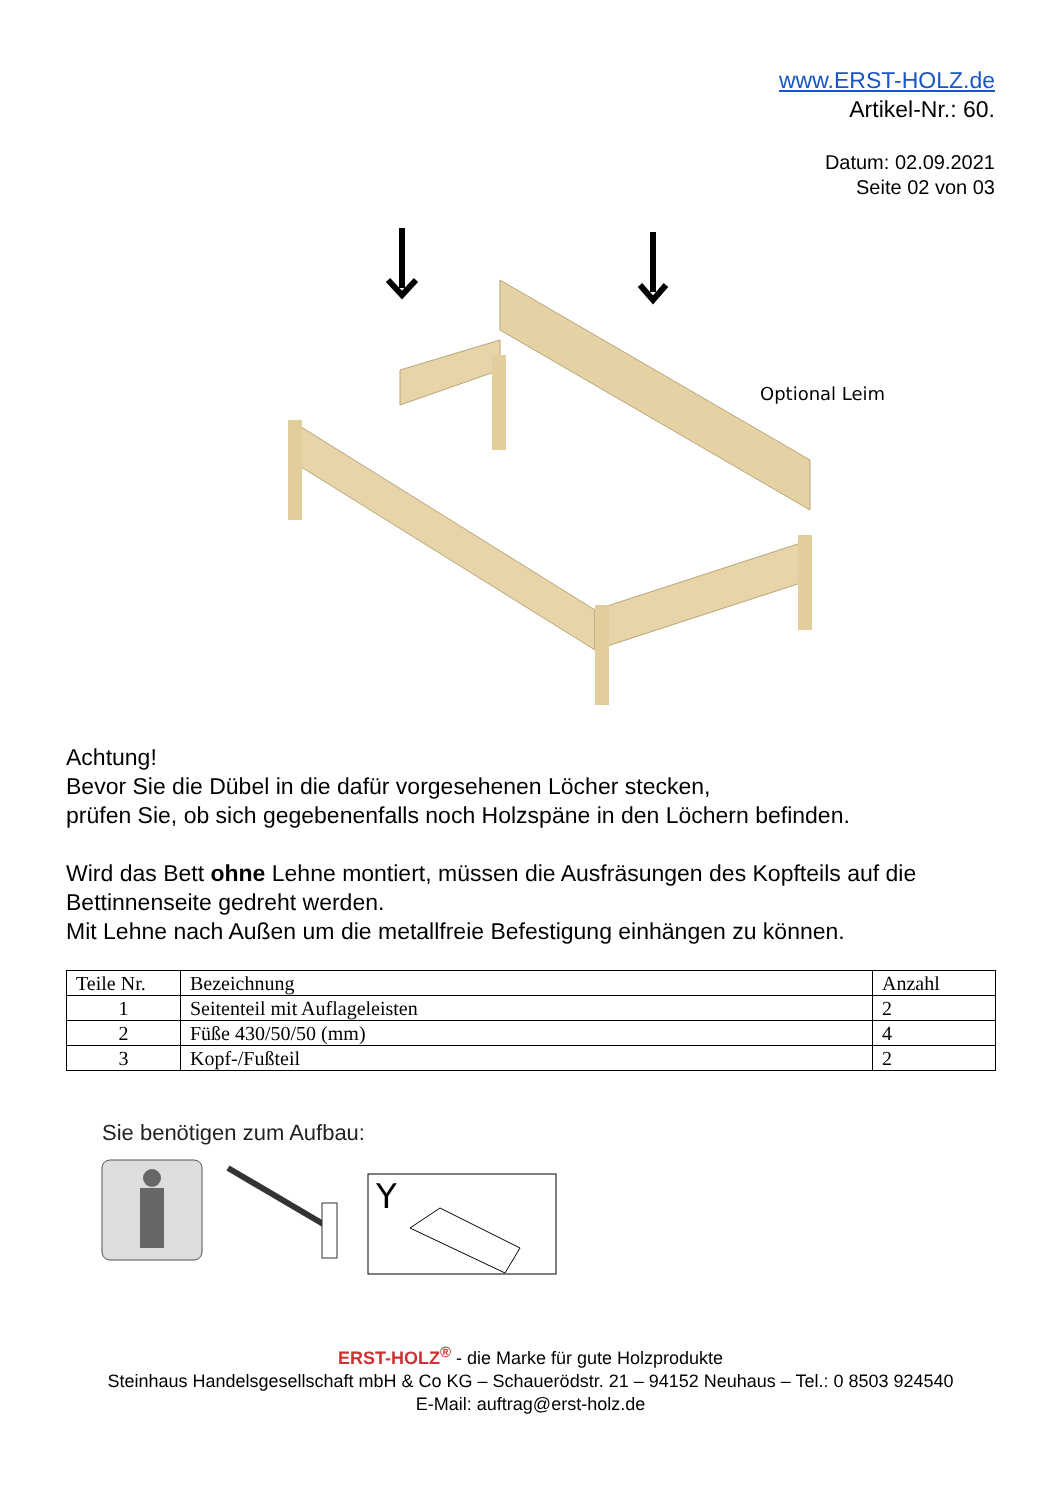www.ERST-HOLZ.de
Artikel-Nr.: 60.
Datum: 02.09.2021
Seite 02 von 03
Optional Leim
Achtung!
Bevor Sie die Dübel in die dafür vorgesehenen Löcher stecken,
prüfen Sie, ob sich gegebenenfalls noch Holzspäne in den Löchern befinden.
Wird das Bett ohne Lehne montiert, müssen die Ausfräsungen des Kopfteils auf die Bettinnenseite gedreht werden.
Mit Lehne nach Außen um die metallfreie Befestigung einhängen zu können.
| Teile Nr. | Bezeichnung | Anzahl |
| --- | --- | --- |
| 1 | Seitenteil mit Auflageleisten | 2 |
| 2 | Füße 430/50/50 (mm) | 4 |
| 3 | Kopf-/Fußteil | 2 |
Sie benötigen zum Aufbau:
Y
ERST-HOLZ<sup>®</sup> - die Marke für gute Holzprodukte
Steinhaus Handelsgesellschaft mbH & Co KG – Schauerödstr. 21 – 94152 Neuhaus – Tel.: 0 8503 924540
E-Mail: auftrag@erst-holz.de